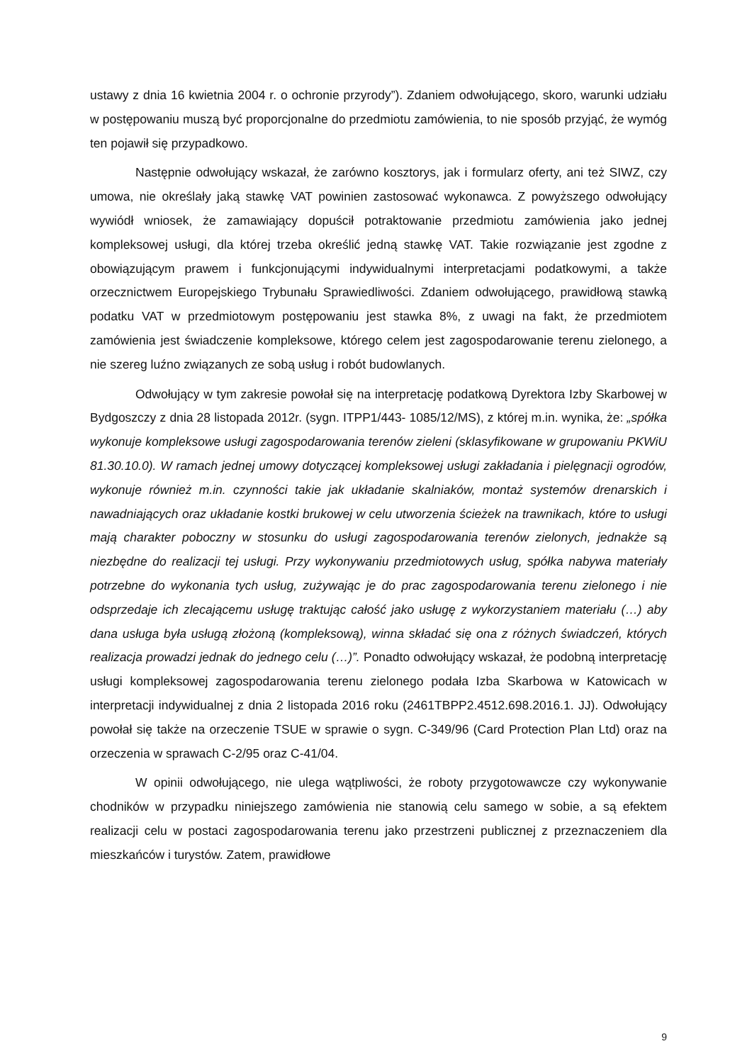ustawy z dnia 16 kwietnia 2004 r. o ochronie przyrody”). Zdaniem odwołującego, skoro, warunki udziału w postępowaniu muszą być proporcjonalne do przedmiotu zamówienia, to nie sposób przyjąć, że wymóg ten pojawił się przypadkowo.
Następnie odwołujący wskazał, że zarówno kosztorys, jak i formularz oferty, ani też SIWZ, czy umowa, nie określały jaką stawkę VAT powinien zastosować wykonawca. Z powyższego odwołujący wywiódł wniosek, że zamawiający dopuścił potraktowanie przedmiotu zamówienia jako jednej kompleksowej usługi, dla której trzeba określić jedną stawkę VAT. Takie rozwiązanie jest zgodne z obowiązującym prawem i funkcjonującymi indywidualnymi interpretacjami podatkowymi, a także orzecznictwem Europejskiego Trybunału Sprawiedliwości. Zdaniem odwołującego, prawidłową stawką podatku VAT w przedmiotowym postępowaniu jest stawka 8%, z uwagi na fakt, że przedmiotem zamówienia jest świadczenie kompleksowe, którego celem jest zagospodarowanie terenu zielonego, a nie szereg luźno związanych ze sobą usług i robót budowlanych.
Odwołujący w tym zakresie powołał się na interpretację podatkową Dyrektora Izby Skarbowej w Bydgoszczy z dnia 28 listopada 2012r. (sygn. ITPP1/443- 1085/12/MS), z której m.in. wynika, że: „spółka wykonuje kompleksowe usługi zagospodarowania terenów zieleni (sklasyfikowane w grupowaniu PKWiU 81.30.10.0). W ramach jednej umowy dotyczącej kompleksowej usługi zakładania i pielęgnacji ogrodów, wykonuje również m.in. czynności takie jak układanie skalniaków, montaż systemów drenarskich i nawadniających oraz układanie kostki brukowej w celu utworzenia ścieżek na trawnikach, które to usługi mają charakter poboczny w stosunku do usługi zagospodarowania terenów zielonych, jednakże są niezbędne do realizacji tej usługi. Przy wykonywaniu przedmiotowych usług, spółka nabywa materiały potrzebne do wykonania tych usług, zużywając je do prac zagospodarowania terenu zielonego i nie odsprzedaje ich zlecającemu usługę traktując całość jako usługę z wykorzystaniem materiału (…) aby dana usługa była usługą złożoną (kompleksową), winna składać się ona z różnych świadczeń, których realizacja prowadzi jednak do jednego celu (…)”. Ponadto odwołujący wskazał, że podobną interpretację usługi kompleksowej zagospodarowania terenu zielonego podała Izba Skarbowa w Katowicach w interpretacji indywidualnej z dnia 2 listopada 2016 roku (2461TBPP2.4512.698.2016.1. JJ). Odwołujący powołał się także na orzeczenie TSUE w sprawie o sygn. C-349/96 (Card Protection Plan Ltd) oraz na orzeczenia w sprawach C-2/95 oraz C-41/04.
W opinii odwołującego, nie ulega wątpliwości, że roboty przygotowawcze czy wykonywanie chodników w przypadku niniejszego zamówienia nie stanowią celu samego w sobie, a są efektem realizacji celu w postaci zagospodarowania terenu jako przestrzeni publicznej z przeznaczeniem dla mieszkańców i turystów. Zatem, prawidłowe
9